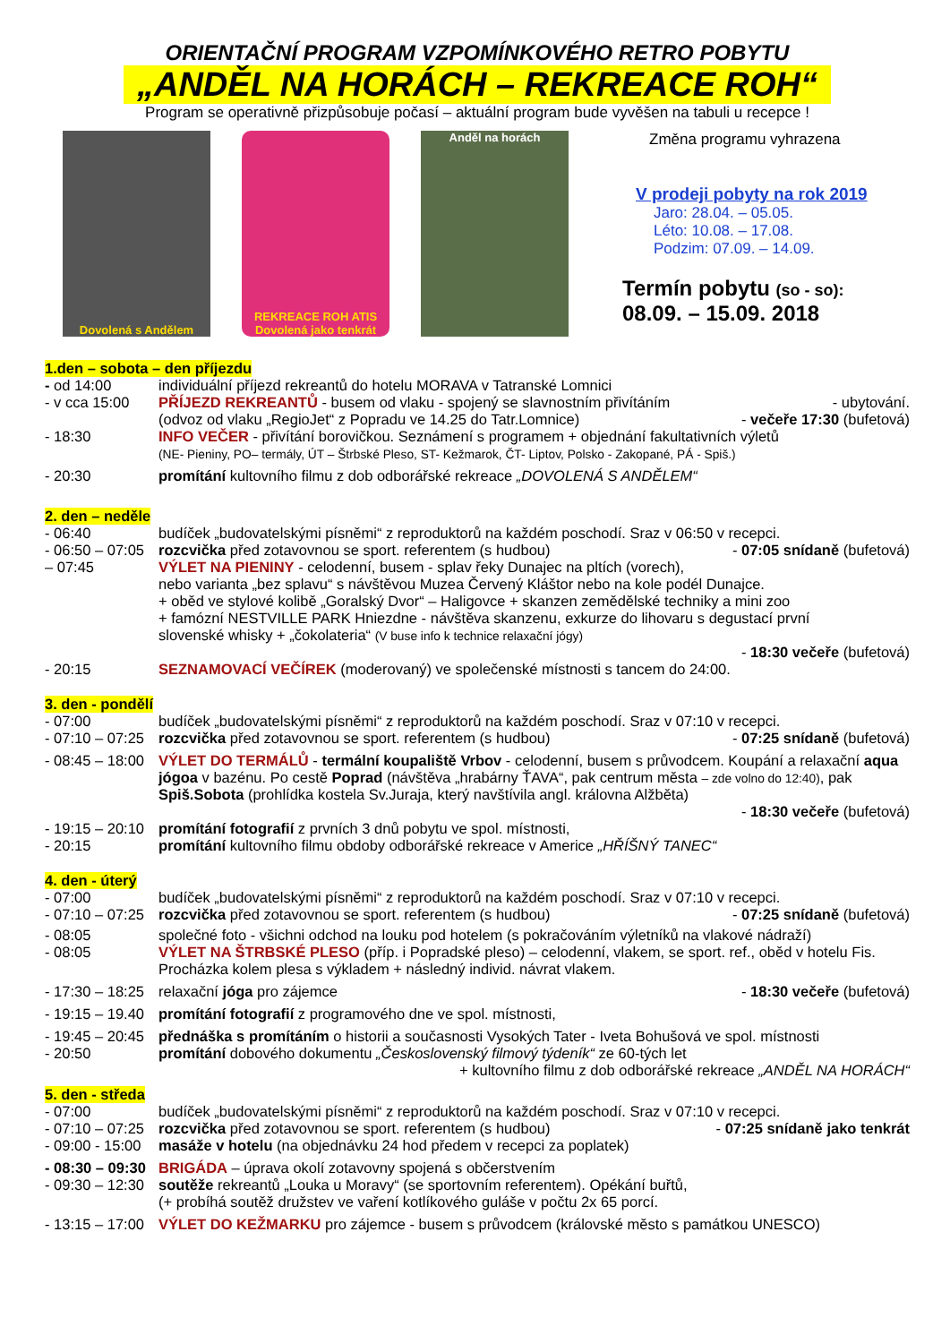ORIENTAČNÍ PROGRAM VZPOMÍNKOVÉHO RETRO POBYTU
„ANDĚL NA HORÁCH – REKREACE ROH“
Program se operativně přizpůsobuje počasí – aktuální program bude vyvěšen na tabuli u recepce !
Dovolená s Andělem REKREACE ROH ATIS Dovolená jako tenkrát
Anděl na horách
Změna programu vyhrazena
V prodeji pobyty na rok 2019
Jaro: 28.04. – 05.05.
Léto: 10.08. – 17.08.
Podzim: 07.09. – 14.09.
Termín pobytu (so - so):
08.09. – 15.09. 2018
1.den – sobota – den příjezdu
- od 14:00 individuální příjezd rekreantů do hotelu MORAVA v Tatranské Lomnici
- v cca 15:00 PŘÍJEZD REKREANTŮ - busem od vlaku - spojený se slavnostním přivítáním - ubytování.
(odvoz od vlaku „RegioJet“ z Popradu ve 14.25 do Tatr.Lomnice) - večeře 17:30 (bufetová)
- 18:30 INFO VEČER - přivítání borovičkou. Seznámení s programem + objednání fakultativních výletů
(NE- Pieniny, PO– termály, ÚT – Štrbské Pleso, ST- Kežmarok, ČT- Liptov, Polsko - Zakopané, PÁ - Spiš.)
- 20:30 promítání kultovního filmu z dob odborářské rekreace „DOVOLENÁ S ANDĚLEM“
2. den – neděle
- 06:40 budíček „budovatelskými písněmi“ z reproduktorů na každém poschodí. Sraz v 06:50 v recepci.
- 06:50 – 07:05 rozcvička před zotavovnou se sport. referentem (s hudbou) - 07:05 snídaně (bufetová)
– 07:45 VÝLET NA PIENINY - celodenní, busem - splav řeky Dunajec na pltích (vorech),
nebo varianta „bez splavu“ s návštěvou Muzea Červený Kláštor nebo na kole podél Dunajce.
+ oběd ve stylové kolibě „Goralský Dvor“ – Haligovce + skanzen zemědělské techniky a mini zoo
+ famózní NESTVILLE PARK Hniezdne - návštěva skanzenu, exkurze do lihovaru s degustací první
slovenské whisky + „čokolateria“ (V buse info k technice relaxační jógy)
- 18:30 večeře (bufetová)
- 20:15 SEZNAMOVACÍ VEČÍREK (moderovaný) ve společenské místnosti s tancem do 24:00.
3. den - pondělí
- 07:00 budíček „budovatelskými písněmi“ z reproduktorů na každém poschodí. Sraz v 07:10 v recepci.
- 07:10 – 07:25 rozcvička před zotavovnou se sport. referentem (s hudbou) - 07:25 snídaně (bufetová)
- 08:45 – 18:00 VÝLET DO TERMÁLŮ - termální koupaliště Vrbov - celodenní, busem s průvodcem. Koupání a relaxační aqua jógoa v bazénu. Po cestě Poprad (návštěva „hrabárny ŤAVA“, pak centrum města – zde volno do 12:40), pak Spiš.Sobota (prohlídka kostela Sv.Juraja, který navštívila angl. královna Alžběta)
- 18:30 večeře (bufetová)
- 19:15 – 20:10 promítání fotografií z prvních 3 dnů pobytu ve spol. místnosti,
- 20:15 promítání kultovního filmu obdoby odborářské rekreace v Americe „HŘÍŠNÝ TANEC“
4. den - úterý
- 07:00 budíček „budovatelskými písněmi“ z reproduktorů na každém poschodí. Sraz v 07:10 v recepci.
- 07:10 – 07:25 rozcvička před zotavovnou se sport. referentem (s hudbou) - 07:25 snídaně (bufetová)
- 08:05 společné foto - všichni odchod na louku pod hotelem (s pokračováním výletníků na vlakové nádraží)
- 08:05 VÝLET NA ŠTRBSKÉ PLESO (příp. i Popradské pleso) – celodenní, vlakem, se sport. ref., oběd v hotelu Fis. Procházka kolem plesa s výkladem + následný individ. návrat vlakem.
- 17:30 – 18:25 relaxační jóga pro zájemce - 18:30 večeře (bufetová)
- 19:15 – 19.40 promítání fotografií z programového dne ve spol. místnosti,
- 19:45 – 20:45 přednáška s promítáním o historii a současnosti Vysokých Tater - Iveta Bohušová ve spol. místnosti
- 20:50 promítání dobového dokumentu „Československý filmový týdeník“ ze 60-tých let
+ kultovního filmu z dob odborářské rekreace „ANDĚL NA HORÁCH“
5. den - středa
- 07:00 budíček „budovatelskými písněmi“ z reproduktorů na každém poschodí. Sraz v 07:10 v recepci.
- 07:10 – 07:25 rozcvička před zotavovnou se sport. referentem (s hudbou) - 07:25 snídaně jako tenkrát
- 09:00 - 15:00 masáže v hotelu (na objednávku 24 hod předem v recepci za poplatek)
- 08:30 – 09:30 BRIGÁDA – úprava okolí zotavovny spojená s občerstvením
- 09:30 – 12:30 soutěže rekreantů „Louka u Moravy“ (se sportovním referentem). Opékání buřtů,
(+ probíhá soutěž družstev ve vaření kotlíkového guláše v počtu 2x 65 porcí.
- 13:15 – 17:00 VÝLET DO KEŽMARKU pro zájemce - busem s průvodcem (královské město s památkou UNESCO)